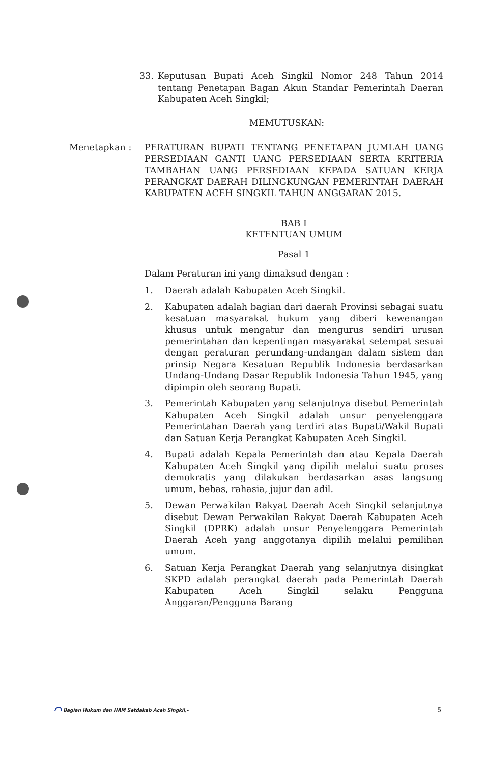33. Keputusan Bupati Aceh Singkil Nomor 248 Tahun 2014 tentang Penetapan Bagan Akun Standar Pemerintah Daeran Kabupaten Aceh Singkil;
MEMUTUSKAN:
Menetapkan : PERATURAN BUPATI TENTANG PENETAPAN JUMLAH UANG PERSEDIAAN GANTI UANG PERSEDIAAN SERTA KRITERIA TAMBAHAN UANG PERSEDIAAN KEPADA SATUAN KERJA PERANGKAT DAERAH DILINGKUNGAN PEMERINTAH DAERAH KABUPATEN ACEH SINGKIL TAHUN ANGGARAN 2015.
BAB I
KETENTUAN UMUM
Pasal 1
Dalam Peraturan ini yang dimaksud dengan :
1. Daerah adalah Kabupaten Aceh Singkil.
2. Kabupaten adalah bagian dari daerah Provinsi sebagai suatu kesatuan masyarakat hukum yang diberi kewenangan khusus untuk mengatur dan mengurus sendiri urusan pemerintahan dan kepentingan masyarakat setempat sesuai dengan peraturan perundang-undangan dalam sistem dan prinsip Negara Kesatuan Republik Indonesia berdasarkan Undang-Undang Dasar Republik Indonesia Tahun 1945, yang dipimpin oleh seorang Bupati.
3. Pemerintah Kabupaten yang selanjutnya disebut Pemerintah Kabupaten Aceh Singkil adalah unsur penyelenggara Pemerintahan Daerah yang terdiri atas Bupati/Wakil Bupati dan Satuan Kerja Perangkat Kabupaten Aceh Singkil.
4. Bupati adalah Kepala Pemerintah dan atau Kepala Daerah Kabupaten Aceh Singkil yang dipilih melalui suatu proses demokratis yang dilakukan berdasarkan asas langsung umum, bebas, rahasia, jujur dan adil.
5. Dewan Perwakilan Rakyat Daerah Aceh Singkil selanjutnya disebut Dewan Perwakilan Rakyat Daerah Kabupaten Aceh Singkil (DPRK) adalah unsur Penyelenggara Pemerintah Daerah Aceh yang anggotanya dipilih melalui pemilihan umum.
6. Satuan Kerja Perangkat Daerah yang selanjutnya disingkat SKPD adalah perangkat daerah pada Pemerintah Daerah Kabupaten Aceh Singkil selaku Pengguna Anggaran/Pengguna Barang
⌒ Bagian Hukum dan HAM Setdakab Aceh Singkil,- 5